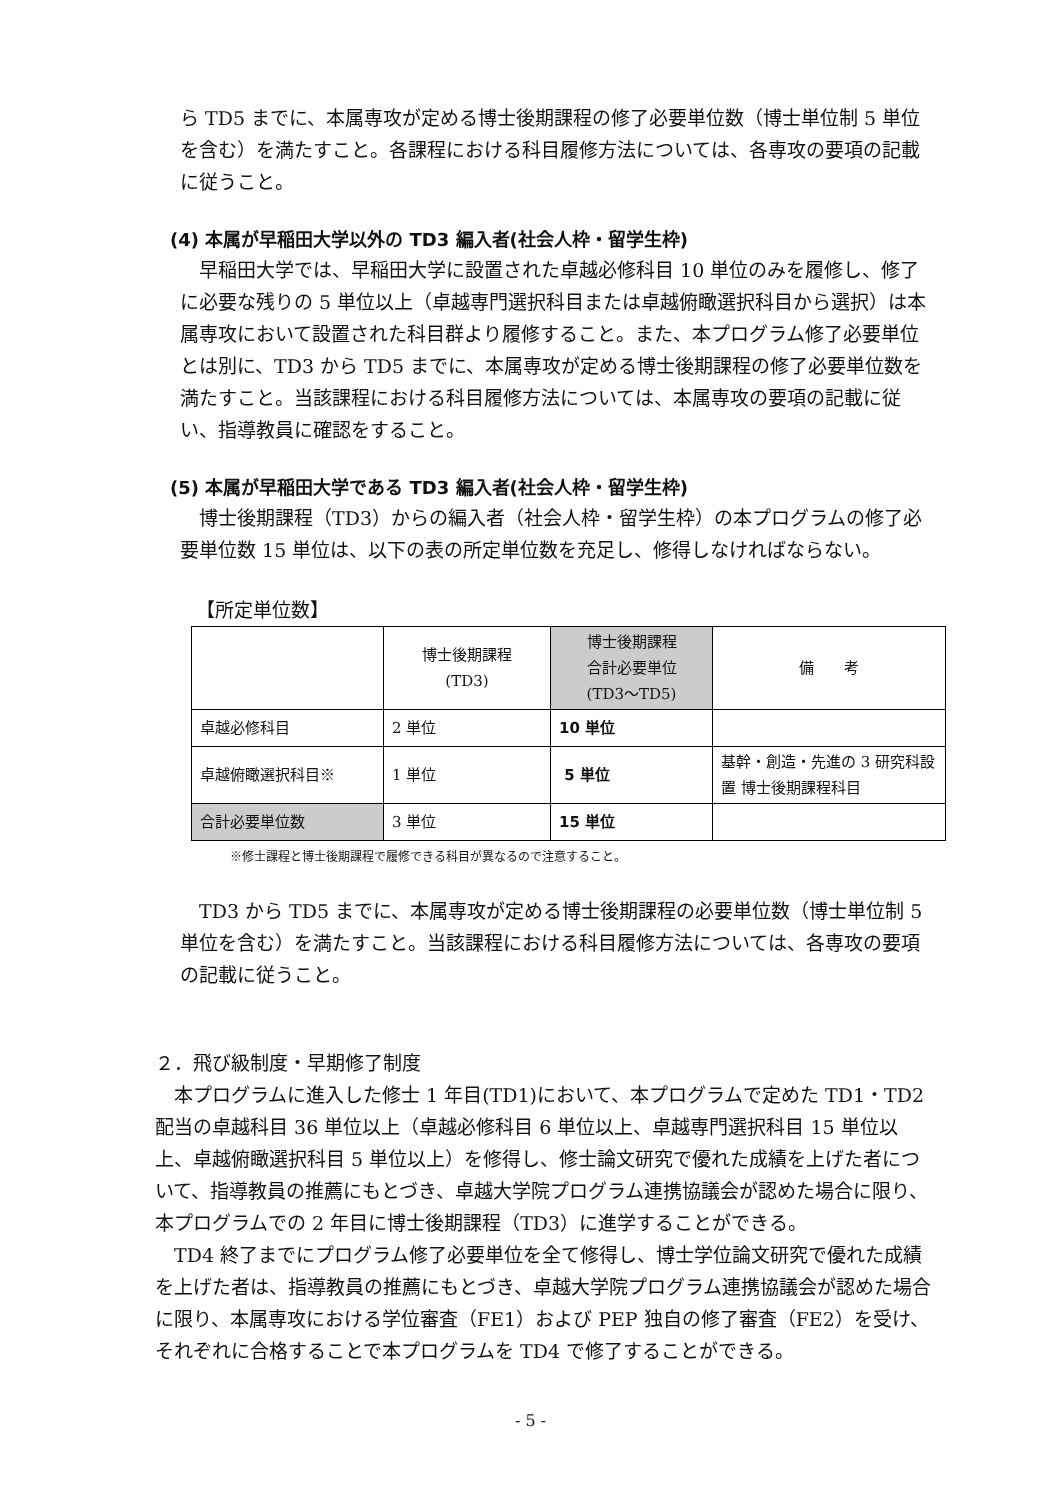ら TD5 までに、本属専攻が定める博士後期課程の修了必要単位数（博士単位制 5 単位を含む）を満たすこと。各課程における科目履修方法については、各専攻の要項の記載に従うこと。
(4) 本属が早稲田大学以外の TD3 編入者(社会人枠・留学生枠)
　早稲田大学では、早稲田大学に設置された卓越必修科目 10 単位のみを履修し、修了に必要な残りの 5 単位以上（卓越専門選択科目または卓越俯瞰選択科目から選択）は本属専攻において設置された科目群より履修すること。また、本プログラム修了必要単位とは別に、TD3 から TD5 までに、本属専攻が定める博士後期課程の修了必要単位数を満たすこと。当該課程における科目履修方法については、本属専攻の要項の記載に従い、指導教員に確認をすること。
(5) 本属が早稲田大学である TD3 編入者(社会人枠・留学生枠)
　博士後期課程（TD3）からの編入者（社会人枠・留学生枠）の本プログラムの修了必要単位数 15 単位は、以下の表の所定単位数を充足し、修得しなければならない。
【所定単位数】
| | 博士後期課程 (TD3) | 博士後期課程 合計必要単位 (TD3〜TD5) | 備 考 |
| 卓越必修科目 | 2 単位 | 10 単位 | |
| 卓越俯瞰選択科目※ | 1 単位 | 5 単位 | 基幹・創造・先進の 3 研究科設置 博士後期課程科目 |
| 合計必要単位数 | 3 単位 | 15 単位 | |
※修士課程と博士後期課程で履修できる科目が異なるので注意すること。
　TD3 から TD5 までに、本属専攻が定める博士後期課程の必要単位数（博士単位制 5 単位を含む）を満たすこと。当該課程における科目履修方法については、各専攻の要項の記載に従うこと。
２．飛び級制度・早期修了制度
　本プログラムに進入した修士 1 年目(TD1)において、本プログラムで定めた TD1・TD2 配当の卓越科目 36 単位以上（卓越必修科目 6 単位以上、卓越専門選択科目 15 単位以上、卓越俯瞰選択科目 5 単位以上）を修得し、修士論文研究で優れた成績を上げた者について、指導教員の推薦にもとづき、卓越大学院プログラム連携協議会が認めた場合に限り、本プログラムでの 2 年目に博士後期課程（TD3）に進学することができる。
　TD4 終了までにプログラム修了必要単位を全て修得し、博士学位論文研究で優れた成績を上げた者は、指導教員の推薦にもとづき、卓越大学院プログラム連携協議会が認めた場合に限り、本属専攻における学位審査（FE1）および PEP 独自の修了審査（FE2）を受け、それぞれに合格することで本プログラムを TD4 で修了することができる。
- 5 -